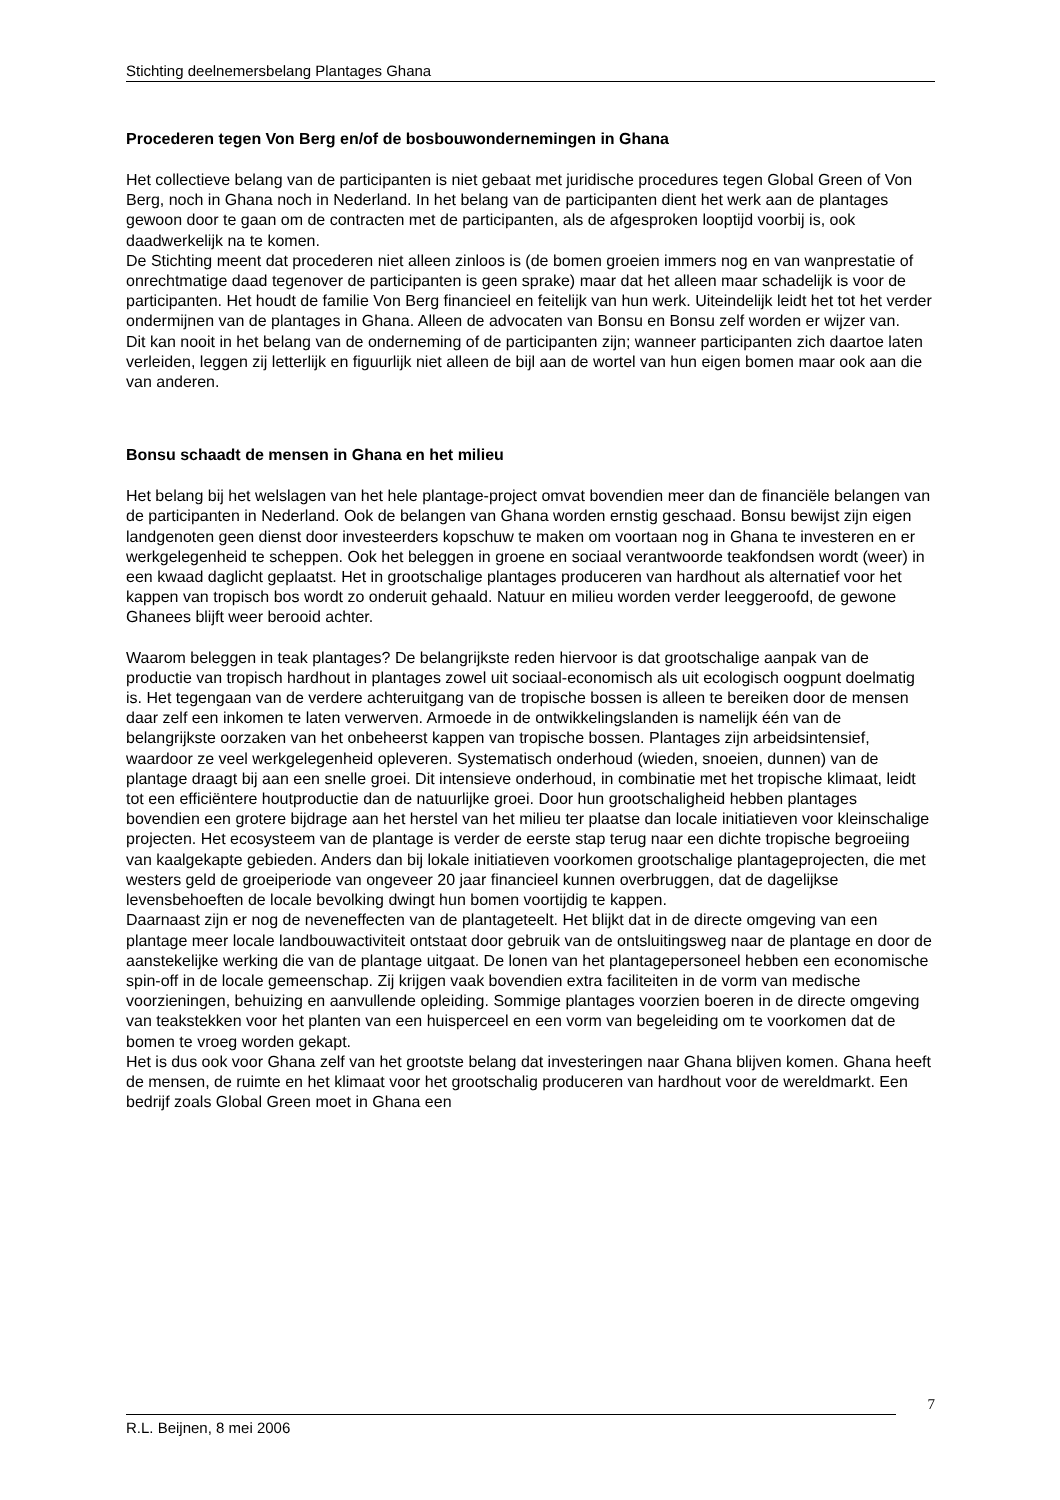Stichting deelnemersbelang Plantages Ghana
Procederen tegen Von Berg en/of de bosbouwondernemingen in Ghana
Het collectieve belang van de participanten is niet gebaat met juridische procedures tegen Global Green of Von Berg, noch in Ghana noch in Nederland. In het belang van de participanten dient het werk aan de plantages gewoon door te gaan om de contracten met de participanten, als de afgesproken looptijd voorbij is, ook daadwerkelijk na te komen.
De Stichting meent dat procederen niet alleen zinloos is (de bomen groeien immers nog en van wanprestatie of onrechtmatige daad tegenover de participanten is geen sprake) maar dat het alleen maar schadelijk is voor de participanten. Het houdt de familie Von Berg financieel en feitelijk van hun werk. Uiteindelijk leidt het tot het verder ondermijnen van de plantages in Ghana. Alleen de advocaten van Bonsu en Bonsu zelf worden er wijzer van.
Dit kan nooit in het belang van de onderneming of de participanten zijn; wanneer participanten zich daartoe laten verleiden, leggen zij letterlijk en figuurlijk niet alleen de bijl aan de wortel van hun eigen bomen maar ook aan die van anderen.
Bonsu schaadt de mensen in Ghana en het milieu
Het belang bij het welslagen van het hele plantage-project omvat bovendien meer dan de financiële belangen van de participanten in Nederland. Ook de belangen van Ghana worden ernstig geschaad. Bonsu bewijst zijn eigen landgenoten geen dienst door investeerders kopschuw te maken om voortaan nog in Ghana te investeren en er werkgelegenheid te scheppen. Ook het beleggen in groene en sociaal verantwoorde teakfondsen wordt (weer) in een kwaad daglicht geplaatst. Het in grootschalige plantages produceren van hardhout als alternatief voor het kappen van tropisch bos wordt zo onderuit gehaald. Natuur en milieu worden verder leeggeroofd, de gewone Ghanees blijft weer berooid achter.
Waarom beleggen in teak plantages? De belangrijkste reden hiervoor is dat grootschalige aanpak van de productie van tropisch hardhout in plantages zowel uit sociaal-economisch als uit ecologisch oogpunt doelmatig is. Het tegengaan van de verdere achteruitgang van de tropische bossen is alleen te bereiken door de mensen daar zelf een inkomen te laten verwerven. Armoede in de ontwikkelingslanden is namelijk één van de belangrijkste oorzaken van het onbeheerst kappen van tropische bossen. Plantages zijn arbeidsintensief, waardoor ze veel werkgelegenheid opleveren. Systematisch onderhoud (wieden, snoeien, dunnen) van de plantage draagt bij aan een snelle groei. Dit intensieve onderhoud, in combinatie met het tropische klimaat, leidt tot een efficiëntere houtproductie dan de natuurlijke groei. Door hun grootschaligheid hebben plantages bovendien een grotere bijdrage aan het herstel van het milieu ter plaatse dan locale initiatieven voor kleinschalige projecten. Het ecosysteem van de plantage is verder de eerste stap terug naar een dichte tropische begroeiing van kaalgekapte gebieden. Anders dan bij lokale initiatieven voorkomen grootschalige plantageprojecten, die met westers geld de groeiperiode van ongeveer 20 jaar financieel kunnen overbruggen, dat de dagelijkse levensbehoeften de locale bevolking dwingt hun bomen voortijdig te kappen.
Daarnaast zijn er nog de neveneffecten van de plantageteelt. Het blijkt dat in de directe omgeving van een plantage meer locale landbouwactiviteit ontstaat door gebruik van de ontsluitingsweg naar de plantage en door de aanstekelijke werking die van de plantage uitgaat. De lonen van het plantagepersoneel hebben een economische spin-off in de locale gemeenschap. Zij krijgen vaak bovendien extra faciliteiten in de vorm van medische voorzieningen, behuizing en aanvullende opleiding. Sommige plantages voorzien boeren in de directe omgeving van teakstekken voor het planten van een huisperceel en een vorm van begeleiding om te voorkomen dat de bomen te vroeg worden gekapt.
Het is dus ook voor Ghana zelf van het grootste belang dat investeringen naar Ghana blijven komen. Ghana heeft de mensen, de ruimte en het klimaat voor het grootschalig produceren van hardhout voor de wereldmarkt. Een bedrijf zoals Global Green moet in Ghana een
7
R.L. Beijnen, 8 mei 2006